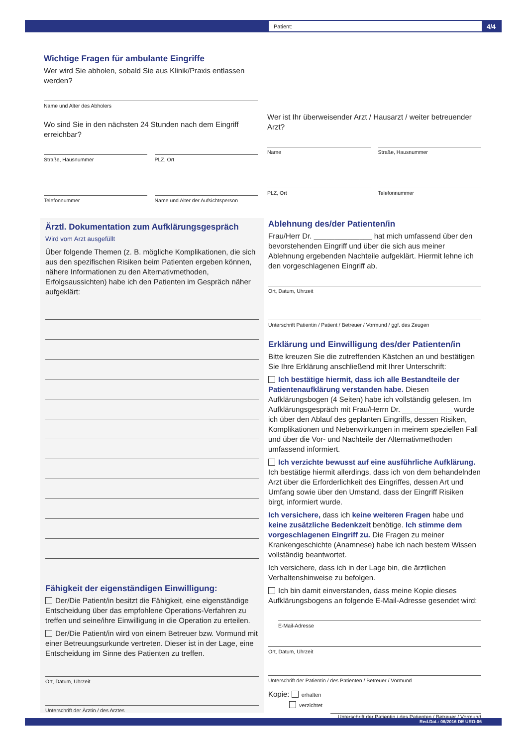Patient: 4/4
Wichtige Fragen für ambulante Eingriffe
Wer wird Sie abholen, sobald Sie aus Klinik/Praxis entlassen werden?
Name und Alter des Abholers
Wo sind Sie in den nächsten 24 Stunden nach dem Eingriff erreichbar?
Straße, Hausnummer PLZ, Ort
Telefonnummer Name und Alter der Aufsichtsperson
Wer ist Ihr überweisender Arzt / Hausarzt / weiter betreuender Arzt?
Name Straße, Hausnummer
PLZ, Ort Telefonnummer
Ärztl. Dokumentation zum Aufklärungsgespräch
Wird vom Arzt ausgefüllt
Über folgende Themen (z. B. mögliche Komplikationen, die sich aus den spezifischen Risiken beim Patienten ergeben können, nähere Informationen zu den Alternativmethoden, Erfolgsaussichten) habe ich den Patienten im Gespräch näher aufgeklärt:
Fähigkeit der eigenständigen Einwilligung:
Der/Die Patient/in besitzt die Fähigkeit, eine eigenständige Entscheidung über das empfohlene Operations-Verfahren zu treffen und seine/ihre Einwilligung in die Operation zu erteilen.
Der/Die Patient/in wird von einem Betreuer bzw. Vormund mit einer Betreuungsurkunde vertreten. Dieser ist in der Lage, eine Entscheidung im Sinne des Patienten zu treffen.
Ort, Datum, Uhrzeit
Unterschrift der Ärztin / des Arztes
Ablehnung des/der Patienten/in
Frau/Herr Dr. ______________ hat mich umfassend über den bevorstehenden Eingriff und über die sich aus meiner Ablehnung ergebenden Nachteile aufgeklärt. Hiermit lehne ich den vorgeschlagenen Eingriff ab.
Ort, Datum, Uhrzeit
Unterschrift Patientin / Patient / Betreuer / Vormund / ggf. des Zeugen
Erklärung und Einwilligung des/der Patienten/in
Bitte kreuzen Sie die zutreffenden Kästchen an und bestätigen Sie Ihre Erklärung anschließend mit Ihrer Unterschrift:
Ich bestätige hiermit, dass ich alle Bestandteile der Patientenaufklärung verstanden habe. Diesen Aufklärungsbogen (4 Seiten) habe ich vollständig gelesen. Im Aufklärungsgespräch mit Frau/Herrn Dr. ____________ wurde ich über den Ablauf des geplanten Eingriffs, dessen Risiken, Komplikationen und Nebenwirkungen in meinem speziellen Fall und über die Vor- und Nachteile der Alternativmethoden umfassend informiert.
Ich verzichte bewusst auf eine ausführliche Aufklärung. Ich bestätige hiermit allerdings, dass ich von dem behandelnden Arzt über die Erforderlichkeit des Eingriffes, dessen Art und Umfang sowie über den Umstand, dass der Eingriff Risiken birgt, informiert wurde.
Ich versichere, dass ich keine weiteren Fragen habe und keine zusätzliche Bedenkzeit benötige. Ich stimme dem vorgeschlagenen Eingriff zu. Die Fragen zu meiner Krankengeschichte (Anamnese) habe ich nach bestem Wissen vollständig beantwortet.
Ich versichere, dass ich in der Lage bin, die ärztlichen Verhaltenshinweise zu befolgen.
Ich bin damit einverstanden, dass meine Kopie dieses Aufklärungsbogens an folgende E-Mail-Adresse gesendet wird:
E-Mail-Adresse
Ort, Datum, Uhrzeit
Unterschrift der Patientin / des Patienten / Betreuer / Vormund
Kopie: erhalten
verzichtet
Unterschrift der Patientin / des Patienten / Betreuer / Vormund
Red.Dat.: 06/2016 DE URO-06